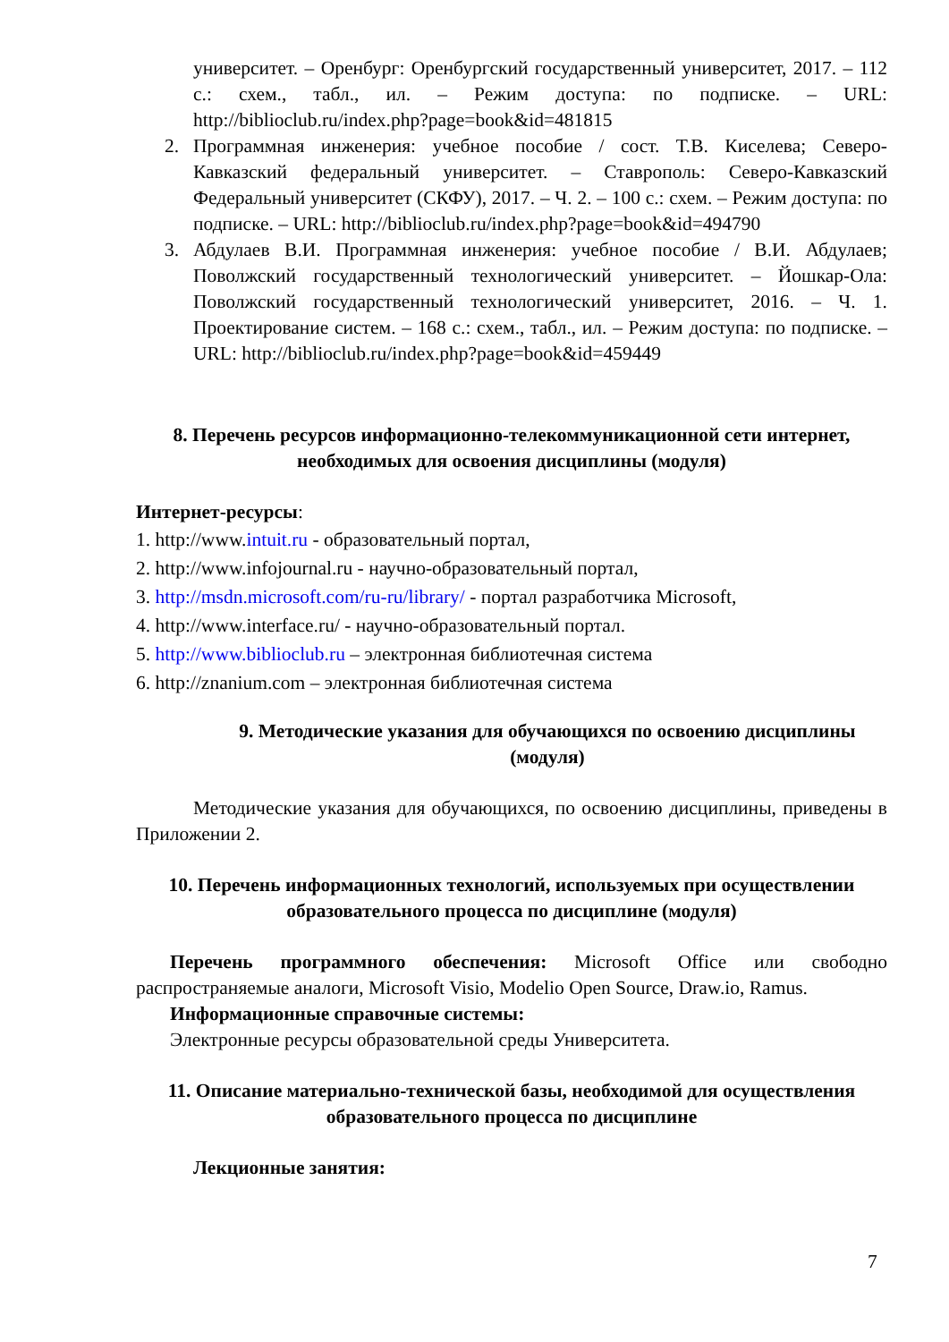университет. – Оренбург: Оренбургский государственный университет, 2017. – 112 с.: схем., табл., ил. – Режим доступа: по подписке. – URL: http://biblioclub.ru/index.php?page=book&id=481815
2. Программная инженерия: учебное пособие / сост. Т.В. Киселева; Северо-Кавказский федеральный университет. – Ставрополь: Северо-Кавказский Федеральный университет (СКФУ), 2017. – Ч. 2. – 100 с.: схем. – Режим доступа: по подписке. – URL: http://biblioclub.ru/index.php?page=book&id=494790
3. Абдулаев В.И. Программная инженерия: учебное пособие / В.И. Абдулаев; Поволжский государственный технологический университет. – Йошкар-Ола: Поволжский государственный технологический университет, 2016. – Ч. 1. Проектирование систем. – 168 с.: схем., табл., ил. – Режим доступа: по подписке. – URL: http://biblioclub.ru/index.php?page=book&id=459449
8. Перечень ресурсов информационно-телекоммуникационной сети интернет, необходимых для освоения дисциплины (модуля)
Интернет-ресурсы:
1. http://www.intuit.ru - образовательный портал,
2. http://www.infojournal.ru - научно-образовательный портал,
3. http://msdn.microsoft.com/ru-ru/library/ - портал разработчика Microsoft,
4. http://www.interface.ru/ - научно-образовательный портал.
5. http://www.biblioclub.ru – электронная библиотечная система
6. http://znanium.com – электронная библиотечная система
9. Методические указания для обучающихся по освоению дисциплины (модуля)
Методические указания для обучающихся, по освоению дисциплины, приведены в Приложении 2.
10. Перечень информационных технологий, используемых при осуществлении образовательного процесса по дисциплине (модуля)
Перечень программного обеспечения: Microsoft Office или свободно распространяемые аналоги, Microsoft Visio, Modelio Open Source, Draw.io, Ramus.
Информационные справочные системы:
Электронные ресурсы образовательной среды Университета.
11. Описание материально-технической базы, необходимой для осуществления образовательного процесса по дисциплине
Лекционные занятия:
7